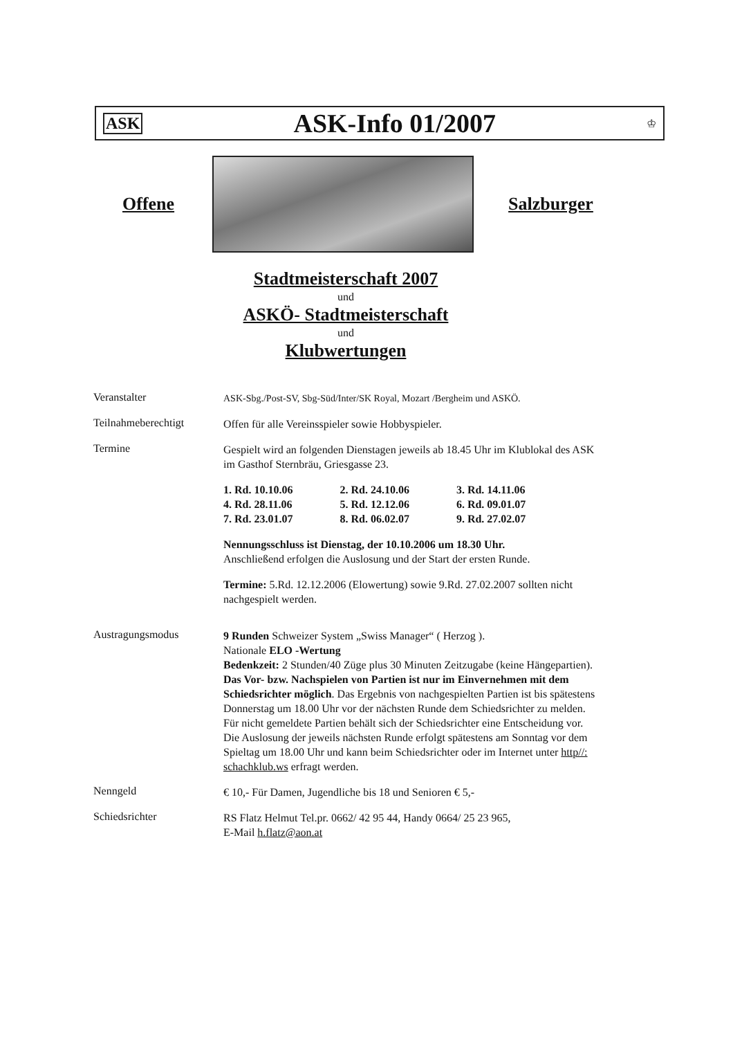ASK ASK-Info 01/2007 ♔
Offene Salzburger
Stadtmeisterschaft 2007
und
ASKÖ- Stadtmeisterschaft
und
Klubwertungen
Veranstalter
ASK-Sbg./Post-SV, Sbg-Süd/Inter/SK Royal, Mozart /Bergheim und ASKÖ.
Teilnahmeberechtigt
Offen für alle Vereinsspieler sowie Hobbyspieler.
Termine
Gespielt wird an folgenden Dienstagen jeweils ab 18.45 Uhr im Klublokal des ASK im Gasthof Sternbräu, Griesgasse 23.
| 1. Rd. 10.10.06 | 2. Rd. 24.10.06 | 3. Rd. 14.11.06 |
| 4. Rd. 28.11.06 | 5. Rd. 12.12.06 | 6. Rd. 09.01.07 |
| 7. Rd. 23.01.07 | 8. Rd. 06.02.07 | 9. Rd. 27.02.07 |
Nennungsschluss ist Dienstag, der 10.10.2006 um 18.30 Uhr.
Anschließend erfolgen die Auslosung und der Start der ersten Runde.
Termine: 5.Rd. 12.12.2006 (Elowertung) sowie 9.Rd. 27.02.2007 sollten nicht nachgespielt werden.
Austragungsmodus
9 Runden Schweizer System „Swiss Manager“ ( Herzog ).
Nationale ELO -Wertung
Bedenkzeit: 2 Stunden/40 Züge plus 30 Minuten Zeitzugabe (keine Hängepartien).
Das Vor- bzw. Nachspielen von Partien ist nur im Einvernehmen mit dem Schiedsrichter möglich. Das Ergebnis von nachgespielten Partien ist bis spätestens Donnerstag um 18.00 Uhr vor der nächsten Runde dem Schiedsrichter zu melden. Für nicht gemeldete Partien behält sich der Schiedsrichter eine Entscheidung vor. Die Auslosung der jeweils nächsten Runde erfolgt spätestens am Sonntag vor dem Spieltag um 18.00 Uhr und kann beim Schiedsrichter oder im Internet unter http//: schachklub.ws erfragt werden.
Nenngeld
€ 10,- Für Damen, Jugendliche bis 18 und Senioren € 5,-
Schiedsrichter
RS Flatz Helmut Tel.pr. 0662/ 42 95 44, Handy 0664/ 25 23 965,
E-Mail h.flatz@aon.at